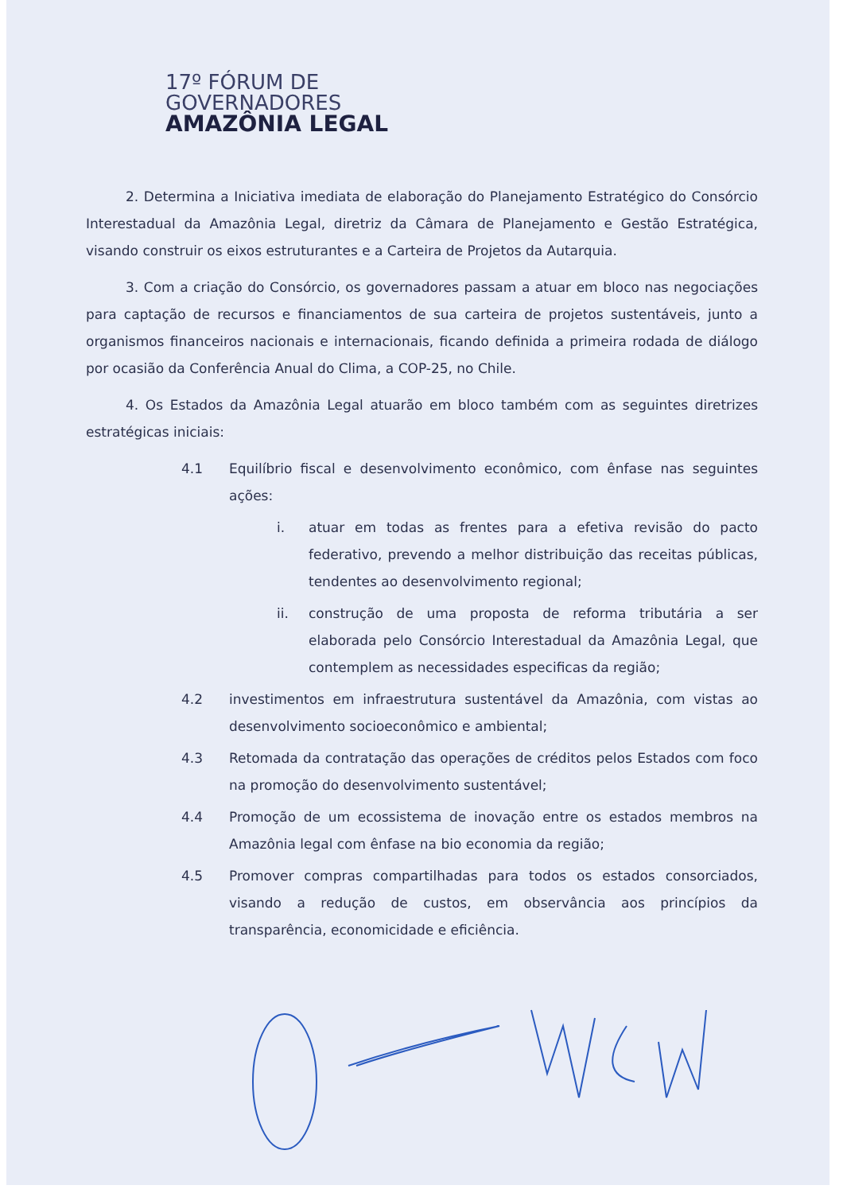17º FÓRUM DE
GOVERNADORES
AMAZÔNIA LEGAL
2. Determina a Iniciativa imediata de elaboração do Planejamento Estratégico do Consórcio Interestadual da Amazônia Legal, diretriz da Câmara de Planejamento e Gestão Estratégica, visando construir os eixos estruturantes e a Carteira de Projetos da Autarquia.
3. Com a criação do Consórcio, os governadores passam a atuar em bloco nas negociações para captação de recursos e financiamentos de sua carteira de projetos sustentáveis, junto a organismos financeiros nacionais e internacionais, ficando definida a primeira rodada de diálogo por ocasião da Conferência Anual do Clima, a COP-25, no Chile.
4. Os Estados da Amazônia Legal atuarão em bloco também com as seguintes diretrizes estratégicas iniciais:
4.1 Equilíbrio fiscal e desenvolvimento econômico, com ênfase nas seguintes ações:
i. atuar em todas as frentes para a efetiva revisão do pacto federativo, prevendo a melhor distribuição das receitas públicas, tendentes ao desenvolvimento regional;
ii. construção de uma proposta de reforma tributária a ser elaborada pelo Consórcio Interestadual da Amazônia Legal, que contemplem as necessidades especificas da região;
4.2 investimentos em infraestrutura sustentável da Amazônia, com vistas ao desenvolvimento socioeconômico e ambiental;
4.3 Retomada da contratação das operações de créditos pelos Estados com foco na promoção do desenvolvimento sustentável;
4.4 Promoção de um ecossistema de inovação entre os estados membros na Amazônia legal com ênfase na bio economia da região;
4.5 Promover compras compartilhadas para todos os estados consorciados, visando a redução de custos, em observância aos princípios da transparência, economicidade e eficiência.